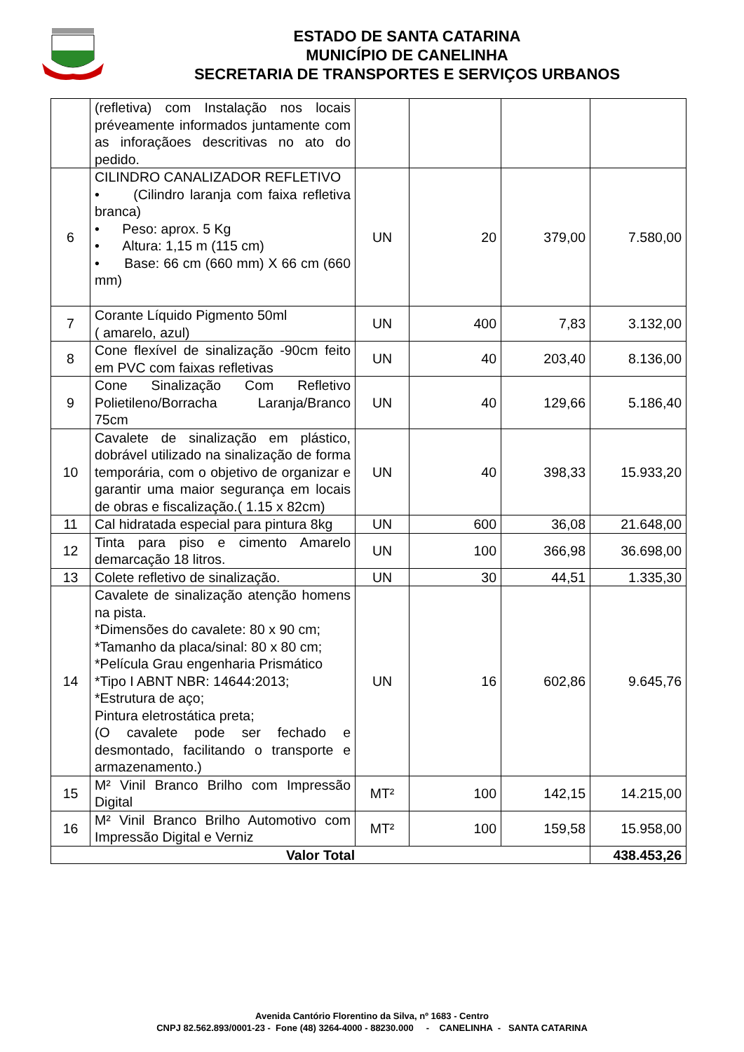ESTADO DE SANTA CATARINA
MUNICÍPIO DE CANELINHA
SECRETARIA DE TRANSPORTES E SERVIÇOS URBANOS
| | (refletiva) com Instalação nos locais préveamente informados juntamente com as inforaçãoes descritivas no ato do pedido. | | | | |
| 6 | CILINDRO CANALIZADOR REFLETIVO • (Cilindro laranja com faixa refletiva branca) • Peso: aprox. 5 Kg • Altura: 1,15 m (115 cm) • Base: 66 cm (660 mm) X 66 cm (660 mm) | UN | 20 | 379,00 | 7.580,00 |
| 7 | Corante Líquido Pigmento 50ml ( amarelo, azul) | UN | 400 | 7,83 | 3.132,00 |
| 8 | Cone flexível de sinalização -90cm feito em PVC com faixas refletivas | UN | 40 | 203,40 | 8.136,00 |
| 9 | Cone Sinalização Com Refletivo Polietileno/Borracha Laranja/Branco 75cm | UN | 40 | 129,66 | 5.186,40 |
| 10 | Cavalete de sinalização em plástico, dobrável utilizado na sinalização de forma temporária, com o objetivo de organizar e garantir uma maior segurança em locais de obras e fiscalização.( 1.15 x 82cm) | UN | 40 | 398,33 | 15.933,20 |
| 11 | Cal hidratada especial para pintura 8kg | UN | 600 | 36,08 | 21.648,00 |
| 12 | Tinta para piso e cimento Amarelo demarcação 18 litros. | UN | 100 | 366,98 | 36.698,00 |
| 13 | Colete refletivo de sinalização. | UN | 30 | 44,51 | 1.335,30 |
| 14 | Cavalete de sinalização atenção homens na pista. *Dimensões do cavalete: 80 x 90 cm; *Tamanho da placa/sinal: 80 x 80 cm; *Película Grau engenharia Prismático *Tipo I ABNT NBR: 14644:2013; *Estrutura de aço; Pintura eletrostática preta; (O cavalete pode ser fechado e desmontado, facilitando o transporte e armazenamento.) | UN | 16 | 602,86 | 9.645,76 |
| 15 | M² Vinil Branco Brilho com Impressão Digital | MT² | 100 | 142,15 | 14.215,00 |
| 16 | M² Vinil Branco Brilho Automotivo com Impressão Digital e Verniz | MT² | 100 | 159,58 | 15.958,00 |
| Valor Total | | | | | 438.453,26 |
Avenida Cantório Florentino da Silva, nº 1683 - Centro
CNPJ 82.562.893/0001-23 - Fone (48) 3264-4000 - 88230.000 - CANELINHA - SANTA CATARINA